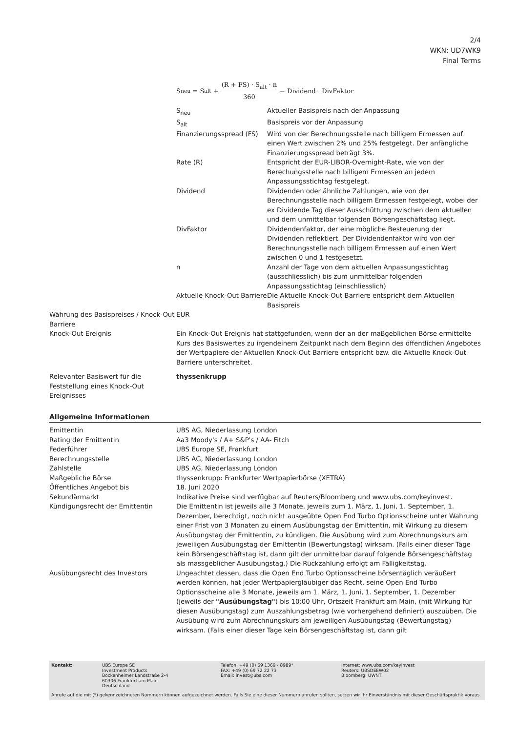2/4
WKN: UD7WK9
Final Terms
| | S<sub>neu</sub> = S<sub>alt</sub> + (R + FS) · S<sub>alt</sub> · n 360 − Dividend · DivFaktor / S<sub>neu</sub> / Aktueller Basispreis nach der Anpassung / / S<sub>alt</sub> / Basispreis vor der Anpassung / / Finanzierungsspread (FS) / Wird von der Berechnungsstelle nach billigem Ermessen auf einen Wert zwischen 2% und 25% festgelegt. Der anfängliche Finanzierungsspread beträgt 3%. / / Rate (R) / Entspricht der EUR-LIBOR-Overnight-Rate, wie von der Berechungsstelle nach billigem Ermessen an jedem Anpassungsstichtag festgelegt. / / Dividend / Dividenden oder ähnliche Zahlungen, wie von der Berechnungsstelle nach billigem Ermessen festgelegt, wobei der ex Dividende Tag dieser Ausschüttung zwischen dem aktuellen und dem unmittelbar folgenden Börsengeschäftstag liegt. / / DivFaktor / Dividendenfaktor, der eine mögliche Besteuerung der Dividenden reflektiert. Der Dividendenfaktor wird von der Berechnungsstelle nach billigem Ermessen auf einen Wert zwischen 0 und 1 festgesetzt. / / n / Anzahl der Tage von dem aktuellen Anpassungsstichtag (ausschliesslich) bis zum unmittelbar folgenden Anpassungsstichtag (einschliesslich) / / Aktuelle Knock-Out Barriere / Die Aktuelle Knock-Out Barriere entspricht dem Aktuellen Basispreis / |
| Währung des Basispreises / Knock-Out Barriere | EUR |
| Knock-Out Ereignis | Ein Knock-Out Ereignis hat stattgefunden, wenn der an der maßgeblichen Börse ermittelte Kurs des Basiswertes zu irgendeinem Zeitpunkt nach dem Beginn des öffentlichen Angebotes der Wertpapiere der Aktuellen Knock-Out Barriere entspricht bzw. die Aktuelle Knock-Out Barriere unterschreitet. |
| Relevanter Basiswert für die Feststellung eines Knock-Out Ereignisses | thyssenkrupp |
Allgemeine Informationen
| Emittentin | UBS AG, Niederlassung London |
| Rating der Emittentin | Aa3 Moody's / A+ S&P's / AA- Fitch |
| Federführer | UBS Europe SE, Frankfurt |
| Berechnungsstelle | UBS AG, Niederlassung London |
| Zahlstelle | UBS AG, Niederlassung London |
| Maßgebliche Börse | thyssenkrupp: Frankfurter Wertpapierbörse (XETRA) |
| Öffentliches Angebot bis | 18. Juni 2020 |
| Sekundärmarkt | Indikative Preise sind verfügbar auf Reuters/Bloomberg und www.ubs.com/keyinvest. |
| Kündigungsrecht der Emittentin | Die Emittentin ist jeweils alle 3 Monate, jeweils zum 1. März, 1. Juni, 1. September, 1. Dezember, berechtigt, noch nicht ausgeübte Open End Turbo Optionsscheine unter Wahrung einer Frist von 3 Monaten zu einem Ausübungstag der Emittentin, mit Wirkung zu diesem Ausübungstag der Emittentin, zu kündigen. Die Ausübung wird zum Abrechnungskurs am jeweiligen Ausübungstag der Emittentin (Bewertungstag) wirksam. (Falls einer dieser Tage kein Börsengeschäftstag ist, dann gilt der unmittelbar darauf folgende Börsengeschäftstag als massgeblicher Ausübungstag.) Die Rückzahlung erfolgt am Fälligkeitstag. |
| Ausübungsrecht des Investors | Ungeachtet dessen, dass die Open End Turbo Optionsscheine börsentäglich veräußert werden können, hat jeder Wertpapiergläubiger das Recht, seine Open End Turbo Optionsscheine alle 3 Monate, jeweils am 1. März, 1. Juni, 1. September, 1. Dezember (jeweils der "Ausübungstag" ) bis 10:00 Uhr, Ortszeit Frankfurt am Main, (mit Wirkung für diesen Ausübungstag) zum Auszahlungsbetrag (wie vorhergehend definiert) auszuüben. Die Ausübung wird zum Abrechnungskurs am jeweiligen Ausübungstag (Bewertungstag) wirksam. (Falls einer dieser Tage kein Börsengeschäftstag ist, dann gilt |
Kontakt: UBS Europe SE
Investment Products
Bockenheimer Landstraße 2-4
60306 Frankfurt am Main
Deutschland
Telefon: +49 (0) 69 1369 - 8989*
FAX: +49 (0) 69 72 22 73
Email: invest@ubs.com
Internet: www.ubs.com/keyinvest
Reuters: UBSDEEW02
Bloomberg: UWNT
Anrufe auf die mit (*) gekennzeichneten Nummern können aufgezeichnet werden. Falls Sie eine dieser Nummern anrufen sollten, setzen wir Ihr Einverständnis mit dieser Geschäftspraktik voraus.